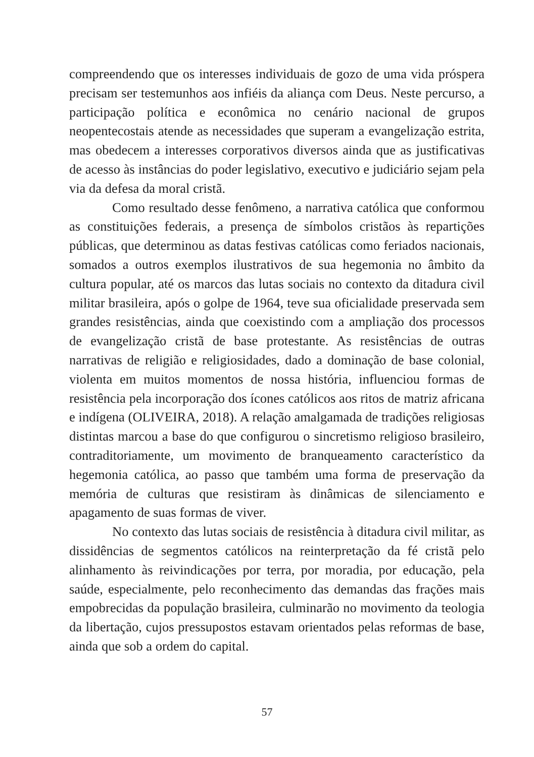compreendendo que os interesses individuais de gozo de uma vida próspera precisam ser testemunhos aos infiéis da aliança com Deus. Neste percurso, a participação política e econômica no cenário nacional de grupos neopentecostais atende as necessidades que superam a evangelização estrita, mas obedecem a interesses corporativos diversos ainda que as justificativas de acesso às instâncias do poder legislativo, executivo e judiciário sejam pela via da defesa da moral cristã.
Como resultado desse fenômeno, a narrativa católica que conformou as constituições federais, a presença de símbolos cristãos às repartições públicas, que determinou as datas festivas católicas como feriados nacionais, somados a outros exemplos ilustrativos de sua hegemonia no âmbito da cultura popular, até os marcos das lutas sociais no contexto da ditadura civil militar brasileira, após o golpe de 1964, teve sua oficialidade preservada sem grandes resistências, ainda que coexistindo com a ampliação dos processos de evangelização cristã de base protestante. As resistências de outras narrativas de religião e religiosidades, dado a dominação de base colonial, violenta em muitos momentos de nossa história, influenciou formas de resistência pela incorporação dos ícones católicos aos ritos de matriz africana e indígena (OLIVEIRA, 2018). A relação amalgamada de tradições religiosas distintas marcou a base do que configurou o sincretismo religioso brasileiro, contraditoriamente, um movimento de branqueamento característico da hegemonia católica, ao passo que também uma forma de preservação da memória de culturas que resistiram às dinâmicas de silenciamento e apagamento de suas formas de viver.
No contexto das lutas sociais de resistência à ditadura civil militar, as dissidências de segmentos católicos na reinterpretação da fé cristã pelo alinhamento às reivindicações por terra, por moradia, por educação, pela saúde, especialmente, pelo reconhecimento das demandas das frações mais empobrecidas da população brasileira, culminarão no movimento da teologia da libertação, cujos pressupostos estavam orientados pelas reformas de base, ainda que sob a ordem do capital.
57